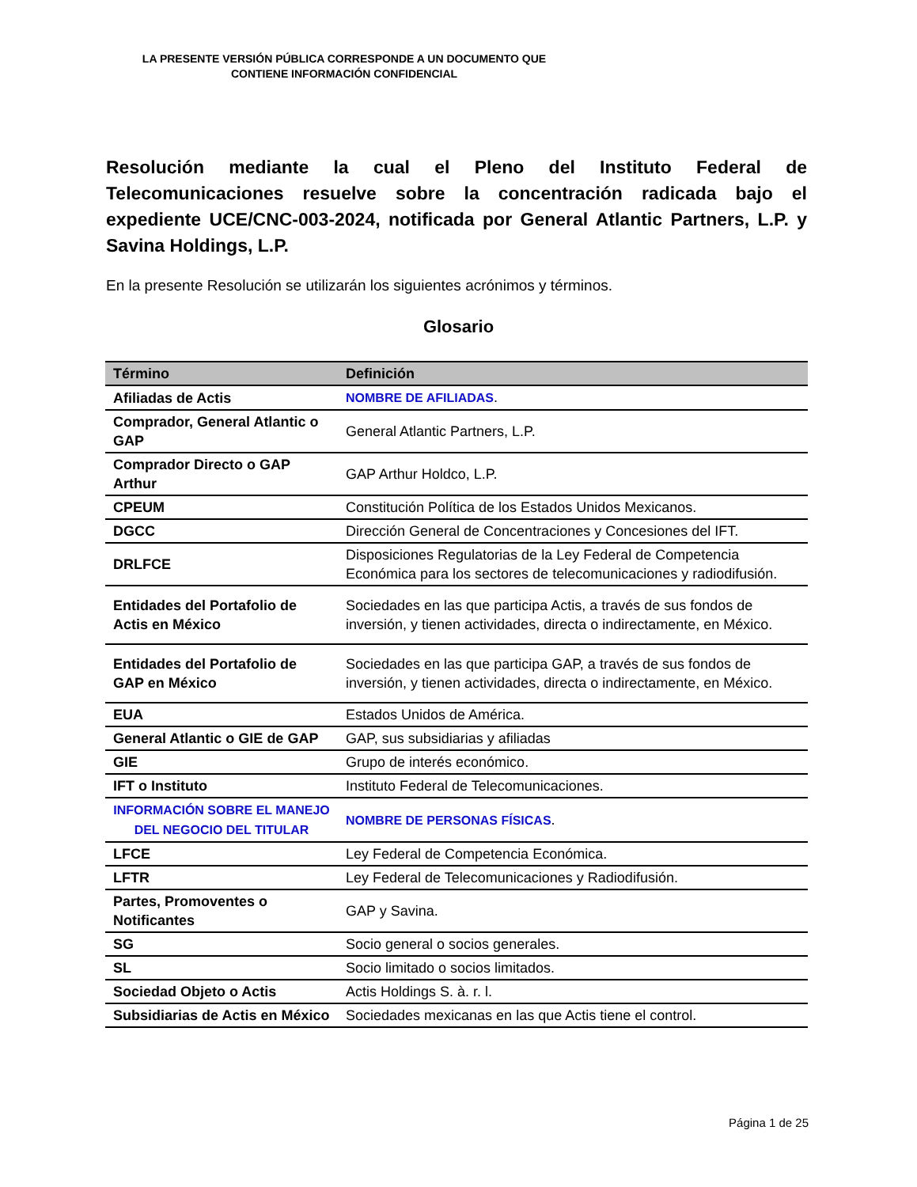LA PRESENTE VERSIÓN PÚBLICA CORRESPONDE A UN DOCUMENTO QUE CONTIENE INFORMACIÓN CONFIDENCIAL
Resolución mediante la cual el Pleno del Instituto Federal de Telecomunicaciones resuelve sobre la concentración radicada bajo el expediente UCE/CNC-003-2024, notificada por General Atlantic Partners, L.P. y Savina Holdings, L.P.
En la presente Resolución se utilizarán los siguientes acrónimos y términos.
Glosario
| Término | Definición |
| --- | --- |
| Afiliadas de Actis | NOMBRE DE AFILIADAS . |
| Comprador, General Atlantic o GAP | General Atlantic Partners, L.P. |
| Comprador Directo o GAP Arthur | GAP Arthur Holdco, L.P. |
| CPEUM | Constitución Política de los Estados Unidos Mexicanos. |
| DGCC | Dirección General de Concentraciones y Concesiones del IFT. |
| DRLFCE | Disposiciones Regulatorias de la Ley Federal de Competencia Económica para los sectores de telecomunicaciones y radiodifusión. |
| Entidades del Portafolio de Actis en México | Sociedades en las que participa Actis, a través de sus fondos de inversión, y tienen actividades, directa o indirectamente, en México. |
| Entidades del Portafolio de GAP en México | Sociedades en las que participa GAP, a través de sus fondos de inversión, y tienen actividades, directa o indirectamente, en México. |
| EUA | Estados Unidos de América. |
| General Atlantic o GIE de GAP | GAP, sus subsidiarias y afiliadas |
| GIE | Grupo de interés económico. |
| IFT o Instituto | Instituto Federal de Telecomunicaciones. |
| INFORMACIÓN SOBRE EL MANEJO DEL NEGOCIO DEL TITULAR | NOMBRE DE PERSONAS FÍSICAS . |
| LFCE | Ley Federal de Competencia Económica. |
| LFTR | Ley Federal de Telecomunicaciones y Radiodifusión. |
| Partes, Promoventes o Notificantes | GAP y Savina. |
| SG | Socio general o socios generales. |
| SL | Socio limitado o socios limitados. |
| Sociedad Objeto o Actis | Actis Holdings S. à. r. l. |
| Subsidiarias de Actis en México | Sociedades mexicanas en las que Actis tiene el control. |
Página 1 de 25